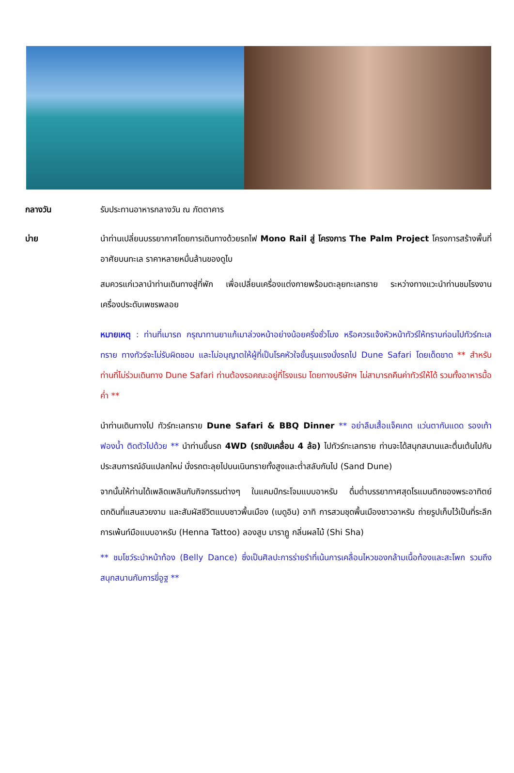กลางวัน รับประทานอาหารกลางวัน ณ ภัตตาคาร
บ่าย นำท่านเปลี่ยนบรรยากาศโดยการเดินทางด้วยรถไฟ Mono Rail สู่ โครงการ The Palm Project โครงการสร้างพื้นที่อาศัยบนทะเล ราคาหลายหมื่นล้านของดูไบ
สมควรแก่เวลานำท่านเดินทางสู่ที่พัก เพื่อเปลี่ยนเครื่องแต่งกายพร้อมตะลุยทะเลทราย ระหว่างทางแวะนำท่านชมโรงงานเครื่องประดับเพชรพลอย
หมายเหตุ : ท่านที่เมารถ กรุณาทานยาแก้เมาล่วงหน้าอย่างน้อยครึ่งชั่วโมง หรือควรแจ้งหัวหน้าทัวร์ให้ทราบก่อนไปทัวร์ทะเลทราย ทางทัวร์จะไม่รับผิดชอบ และไม่อนุญาตให้ผู้ที่เป็นโรคหัวใจขั้นรุนแรงนั่งรถไป Dune Safari โดยเด็ดขาด ** สำหรับท่านที่ไม่ร่วมเดินทาง Dune Safari ท่านต้องรอคณะอยู่ที่โรงแรม โดยทางบริษัทฯ ไม่สามารถคืนค่าทัวร์ให้ได้ รวมทั้งอาหารมื้อค่ำ **
นำท่านเดินทางไป ทัวร์ทะเลทราย Dune Safari & BBQ Dinner ** อย่าลืมเสื้อแจ็คเกต แว่นตากันแดด รองเท้าฟองน้ำ ติดตัวไปด้วย ** นำท่านขึ้นรถ 4WD (รถขับเคลื่อน 4 ล้อ) ไปทัวร์ทะเลทราย ท่านจะได้สนุกสนานและตื่นเต้นไปกับประสบการณ์อันแปลกใหม่ นั่งรถตะลุยไปบนเนินทรายทั้งสูงและต่ำสลับกันไป (Sand Dune)
จากนั้นให้ท่านได้เพลิดเพลินกับกิจกรรมต่างๆ ในแคมป์กระโจมแบบอาหรับ ดื่มด่ำบรรยากาศสุดโรแมนติกของพระอาทิตย์ตกดินที่แสนสวยงาม และสัมผัสชีวิตแบบชาวพื้นเมือง (เบดูอิน) อาทิ การสวมชุดพื้นเมืองชาวอาหรับ ถ่ายรูปเก็บไว้เป็นที่ระลึก การเพ้นท์มือแบบอาหรับ (Henna Tattoo) ลองสูบ มาราฏู กลิ่นผลไม้ (Shi Sha)
** ชมโชว์ระบำหน้าท้อง (Belly Dance) ซึ่งเป็นศิลปะการร่ายรำที่เน้นการเคลื่อนไหวของกล้ามเนื้อท้องและสะโพก รวมถึงสนุกสนานกับการขี่อูฐ **